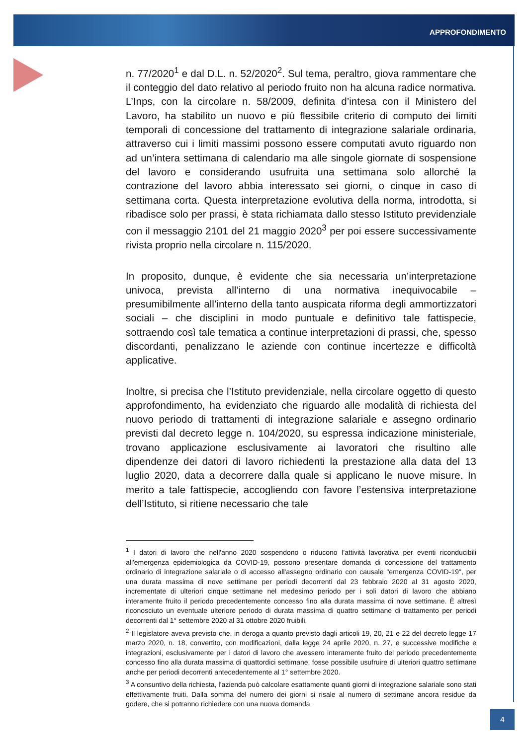APPROFONDIMENTO
n. 77/2020<sup>1</sup> e dal D.L. n. 52/2020<sup>2</sup>. Sul tema, peraltro, giova rammentare che il conteggio del dato relativo al periodo fruito non ha alcuna radice normativa. L’Inps, con la circolare n. 58/2009, definita d’intesa con il Ministero del Lavoro, ha stabilito un nuovo e più flessibile criterio di computo dei limiti temporali di concessione del trattamento di integrazione salariale ordinaria, attraverso cui i limiti massimi possono essere computati avuto riguardo non ad un’intera settimana di calendario ma alle singole giornate di sospensione del lavoro e considerando usufruita una settimana solo allorché la contrazione del lavoro abbia interessato sei giorni, o cinque in caso di settimana corta. Questa interpretazione evolutiva della norma, introdotta, si ribadisce solo per prassi, è stata richiamata dallo stesso Istituto previdenziale con il messaggio 2101 del 21 maggio 2020<sup>3</sup> per poi essere successivamente rivista proprio nella circolare n. 115/2020.
In proposito, dunque, è evidente che sia necessaria un’interpretazione univoca, prevista all’interno di una normativa inequivocabile – presumibilmente all’interno della tanto auspicata riforma degli ammortizzatori sociali – che disciplini in modo puntuale e definitivo tale fattispecie, sottraendo così tale tematica a continue interpretazioni di prassi, che, spesso discordanti, penalizzano le aziende con continue incertezze e difficoltà applicative.
Inoltre, si precisa che l’Istituto previdenziale, nella circolare oggetto di questo approfondimento, ha evidenziato che riguardo alle modalità di richiesta del nuovo periodo di trattamenti di integrazione salariale e assegno ordinario previsti dal decreto legge n. 104/2020, su espressa indicazione ministeriale, trovano applicazione esclusivamente ai lavoratori che risultino alle dipendenze dei datori di lavoro richiedenti la prestazione alla data del 13 luglio 2020, data a decorrere dalla quale si applicano le nuove misure. In merito a tale fattispecie, accogliendo con favore l’estensiva interpretazione dell’Istituto, si ritiene necessario che tale
<sup>1</sup> I datori di lavoro che nell'anno 2020 sospendono o riducono l’attività lavorativa per eventi riconducibili all'emergenza epidemiologica da COVID-19, possono presentare domanda di concessione del trattamento ordinario di integrazione salariale o di accesso all'assegno ordinario con causale "emergenza COVID-19", per una durata massima di nove settimane per periodi decorrenti dal 23 febbraio 2020 al 31 agosto 2020, incrementate di ulteriori cinque settimane nel medesimo periodo per i soli datori di lavoro che abbiano interamente fruito il periodo precedentemente concesso fino alla durata massima di nove settimane. È altresì riconosciuto un eventuale ulteriore periodo di durata massima di quattro settimane di trattamento per periodi decorrenti dal 1° settembre 2020 al 31 ottobre 2020 fruibili.
<sup>2</sup> Il legislatore aveva previsto che, in deroga a quanto previsto dagli articoli 19, 20, 21 e 22 del decreto legge 17 marzo 2020, n. 18, convertito, con modificazioni, dalla legge 24 aprile 2020, n. 27, e successive modifiche e integrazioni, esclusivamente per i datori di lavoro che avessero interamente fruito del periodo precedentemente concesso fino alla durata massima di quattordici settimane, fosse possibile usufruire di ulteriori quattro settimane anche per periodi decorrenti antecedentemente al 1° settembre 2020.
<sup>3</sup> A consuntivo della richiesta, l’azienda può calcolare esattamente quanti giorni di integrazione salariale sono stati effettivamente fruiti. Dalla somma del numero dei giorni si risale al numero di settimane ancora residue da godere, che si potranno richiedere con una nuova domanda.
4